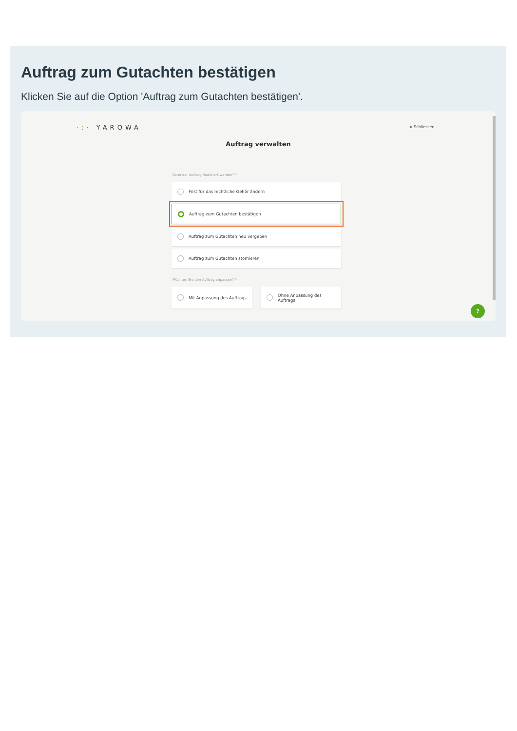Auftrag zum Gutachten bestätigen
Klicken Sie auf die Option 'Auftrag zum Gutachten bestätigen'.
·:· YAROWA ⊗ Schliessen
Auftrag verwalten
Kann der Auftrag finalisiert werden? *
Frist für das rechtliche Gehör ändern
Auftrag zum Gutachten bestätigen
Auftrag zum Gutachten neu vergeben
Auftrag zum Gutachten stornieren
Möchten Sie den Auftrag anpassen? *
Mit Anpassung des Auftrags Ohne Anpassung des
Auftrags
?